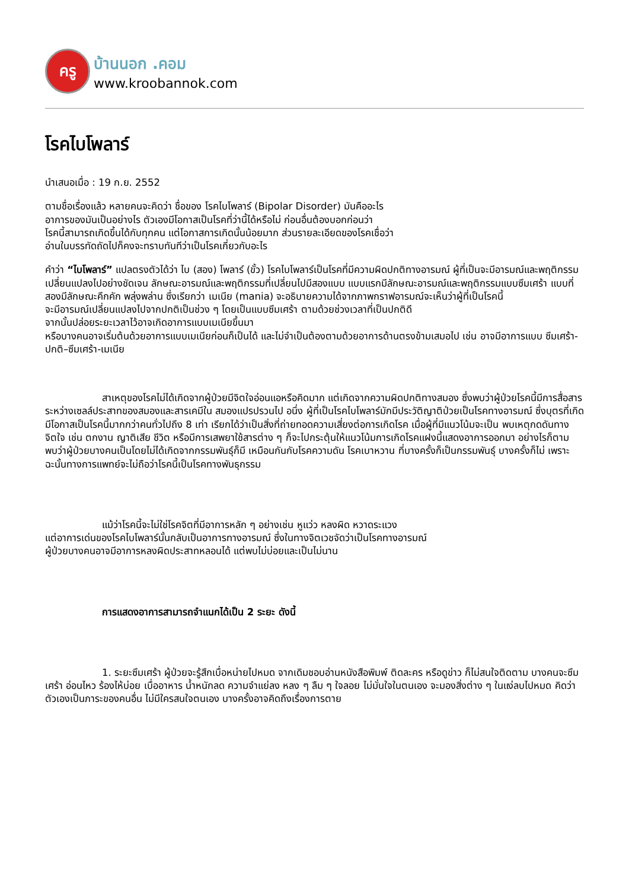ครู
บ้านนอก .คอม
www.kroobannok.com
โรคไบโพลาร์
นำเสนอเมื่อ : 19 ก.ย. 2552
ตามชื่อเรื่องแล้ว หลายคนจะคิดว่า ชื่อของ โรคไบโพลาร์ (Bipolar Disorder) มันคืออะไร
อาการของมันเป็นอย่างไร ตัวเองมีโอกาสเป็นโรคที่ว่านี้ได้หรือไม่ ก่อนอื่นต้องบอกก่อนว่า
โรคนี้สามารถเกิดขึ้นได้กับทุกคน แต่โอกาสการเกิดนั้นน้อยมาก ส่วนรายละเอียดของโรคเชื่อว่า
อ่านในบรรทัดถัดไปก็คงจะทราบทันทีว่าเป็นโรคเกี่ยวกับอะไร
คำว่า “ไบโพลาร์” แปลตรงตัวได้ว่า ไบ (สอง) โพลาร์ (ขั้ว) โรคไบโพลาร์เป็นโรคที่มีความผิดปกติทางอารมณ์ ผู้ที่เป็นจะมีอารมณ์และพฤติกรรมเปลี่ยนแปลงไปอย่างชัดเจน ลักษณะอารมณ์และพฤติกรรมที่เปลี่ยนไปมีสองแบบ แบบแรกมีลักษณะอารมณ์และพฤติกรรมแบบซึมเศร้า แบบที่สองมีลักษณะคึกคัก พลุ่งพล่าน ซึ่งเรียกว่า เมเนีย (mania) จะอธิบายความได้จากภาพกราฟอารมณ์จะเห็นว่าผู้ที่เป็นโรคนี้
จะมีอารมณ์เปลี่ยนแปลงไปจากปกติเป็นช่วง ๆ โดยเป็นแบบซึมเศร้า ตามด้วยช่วงเวลาที่เป็นปกติดี
จากนั้นปล่อยระยะเวลาไว้อาจเกิดอาการแบบเมเนียขึ้นมา
หรือบางคนอาจเริ่มต้นด้วยอาการแบบเมเนียก่อนก็เป็นได้ และไม่จำเป็นต้องตามด้วยอาการด้านตรงข้ามเสมอไป เช่น อาจมีอาการแบบ ซึมเศร้า-ปกติ–ซึมเศร้า-เมเนีย
สาเหตุของโรคไม่ได้เกิดจากผู้ป่วยมีจิตใจอ่อนแอหรือคิดมาก แต่เกิดจากความผิดปกติทางสมอง ซึ่งพบว่าผู้ป่วยโรคนี้มีการสื่อสารระหว่างเซลล์ประสาทของสมองและสารเคมีใน สมองแปรปรวนไป อนึ่ง ผู้ที่เป็นโรคไบโพลาร์มักมีประวัติญาติป่วยเป็นโรคทางอารมณ์ ซึ่งบุตรที่เกิดมีโอกาสเป็นโรคนี้มากกว่าคนทั่วไปถึง 8 เท่า เรียกได้ว่าเป็นสิ่งที่ถ่ายทอดความเสี่ยงต่อการเกิดโรค เมื่อผู้ที่มีแนวโน้มจะเป็น พบเหตุกดดันทางจิตใจ เช่น ตกงาน ญาติเสีย ชีวิต หรือมีการเสพยาใช้สารต่าง ๆ ก็จะไปกระตุ้นให้แนวโน้มการเกิดโรคแฝงนี้แสดงอาการออกมา อย่างไรก็ตาม พบว่าผู้ป่วยบางคนเป็นโดยไม่ได้เกิดจากกรรมพันธุ์ก็มี เหมือนกันกับโรคความดัน โรคเบาหวาน ที่บางครั้งก็เป็นกรรมพันธุ์ บางครั้งก็ไม่ เพราะฉะนั้นทางการแพทย์จะไม่ถือว่าโรคนี้เป็นโรคทางพันธุกรรม
แม้ว่าโรคนี้จะไม่ใช่โรคจิตที่มีอาการหลัก ๆ อย่างเช่น หูแว่ว หลงผิด หวาดระแวง
แต่อาการเด่นของโรคไบโพลาร์นั้นกลับเป็นอาการทางอารมณ์ ซึ่งในทางจิตเวชจัดว่าเป็นโรคทางอารมณ์
ผู้ป่วยบางคนอาจมีอาการหลงผิดประสาทหลอนได้ แต่พบไม่บ่อยและเป็นไม่นาน
การแสดงอาการสามารถจำแนกได้เป็น 2 ระยะ ดังนี้
1. ระยะซึมเศร้า ผู้ป่วยจะรู้สึกเบื่อหน่ายไปหมด จากเดิมชอบอ่านหนังสือพิมพ์ ติดละคร หรือดูข่าว ก็ไม่สนใจติดตาม บางคนจะซึมเศร้า อ่อนไหว ร้องไห้บ่อย เบื่ออาหาร น้ำหนักลด ความจำแย่ลง หลง ๆ ลืม ๆ ใจลอย ไม่มั่นใจในตนเอง จะมองสิ่งต่าง ๆ ในแง่ลบไปหมด คิดว่าตัวเองเป็นภาระของคนอื่น ไม่มีใครสนใจตนเอง บางครั้งอาจคิดถึงเรื่องการตาย